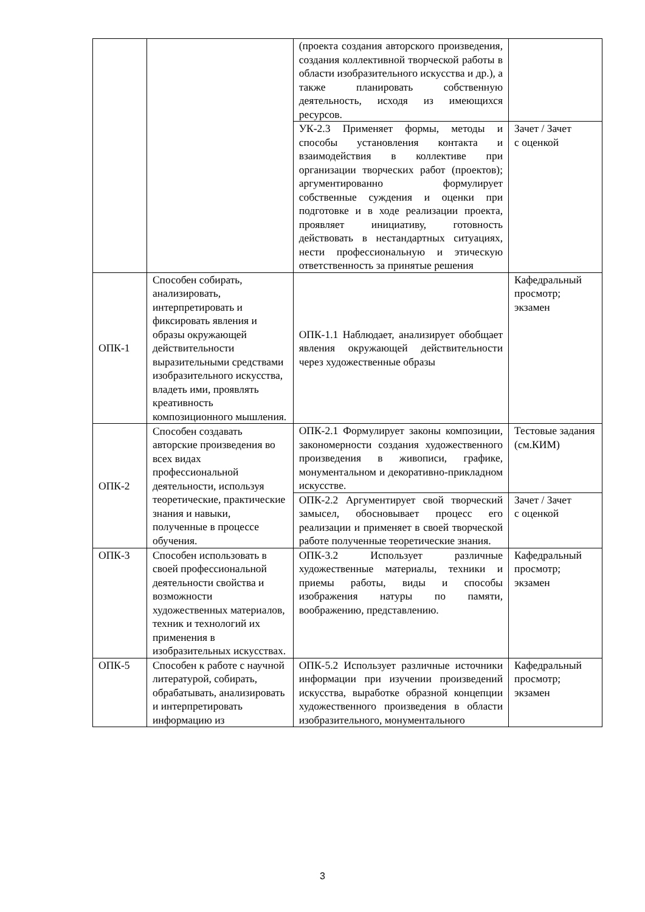| | | (проекта создания авторского произведения, создания коллективной творческой работы в области изобразительного искусства и др.), а также планировать собственную деятельность, исходя из имеющихся ресурсов. | |
| | | УК-2.3 Применяет формы, методы и способы установления контакта и взаимодействия в коллективе при организации творческих работ (проектов); аргументированно формулирует собственные суждения и оценки при подготовке и в ходе реализации проекта, проявляет инициативу, готовность действовать в нестандартных ситуациях, нести профессиональную и этическую ответственность за принятые решения | Зачет / Зачет с оценкой |
| ОПК-1 | Способен собирать, анализировать, интерпретировать и фиксировать явления и образы окружающей действительности выразительными средствами изобразительного искусства, владеть ими, проявлять креативность композиционного мышления. | ОПК-1.1 Наблюдает, анализирует обобщает явления окружающей действительности через художественные образы | Кафедральный просмотр; экзамен |
| ОПК-2 | Способен создавать авторские произведения во всех видах профессиональной деятельности, используя теоретические, практические знания и навыки, полученные в процессе обучения. | ОПК-2.1 Формулирует законы композиции, закономерности создания художественного произведения в живописи, графике, монументальном и декоративно-прикладном искусстве. | Тестовые задания (см.КИМ) |
| | | ОПК-2.2 Аргументирует свой творческий замысел, обосновывает процесс его реализации и применяет в своей творческой работе полученные теоретические знания. | Зачет / Зачет с оценкой |
| ОПК-3 | Способен использовать в своей профессиональной деятельности свойства и возможности художественных материалов, техник и технологий их применения в изобразительных искусствах. | ОПК-3.2 Использует различные художественные материалы, техники и приемы работы, виды и способы изображения натуры по памяти, воображению, представлению. | Кафедральный просмотр; экзамен |
| ОПК-5 | Способен к работе с научной литературой, собирать, обрабатывать, анализировать и интерпретировать информацию из | ОПК-5.2 Использует различные источники информации при изучении произведений искусства, выработке образной концепции художественного произведения в области изобразительного, монументального | Кафедральный просмотр; экзамен |
3